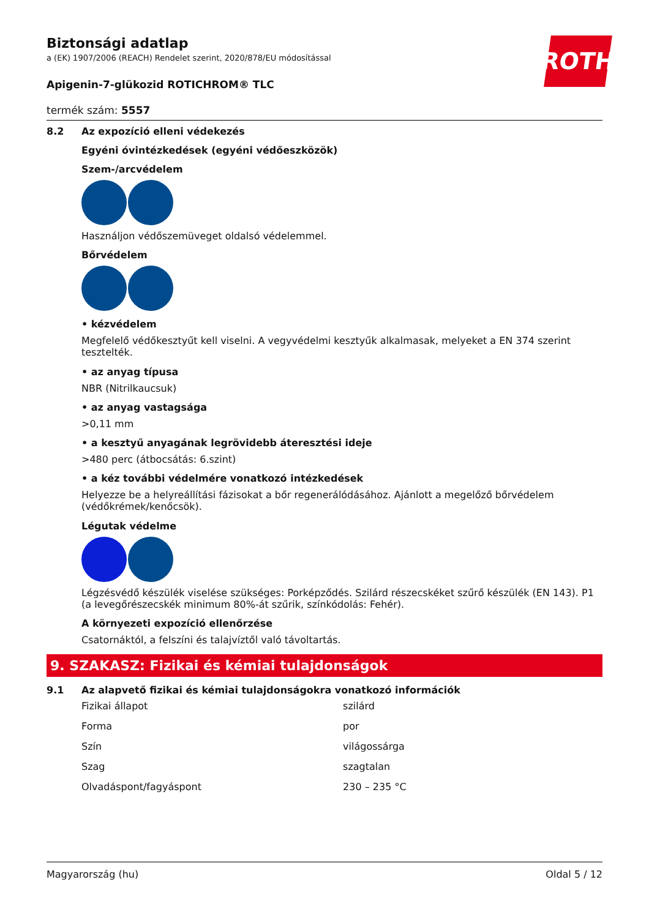ROTH
Biztonsági adatlap
a (EK) 1907/2006 (REACH) Rendelet szerint, 2020/878/EU módosítással
Apigenin-7-glükozid ROTICHROM® TLC
termék szám: 5557
8.2 Az expozíció elleni védekezés
Egyéni óvintézkedések (egyéni védőeszközök)
Szem-/arcvédelem
Használjon védőszemüveget oldalsó védelemmel.
Bőrvédelem
• kézvédelem
Megfelelő védőkesztyűt kell viselni. A vegyvédelmi kesztyűk alkalmasak, melyeket a EN 374 szerint tesztelték.
• az anyag típusa
NBR (Nitrilkaucsuk)
• az anyag vastagsága
>0,11 mm
• a kesztyű anyagának legrövidebb áteresztési ideje
>480 perc (átbocsátás: 6.szint)
• a kéz további védelmére vonatkozó intézkedések
Helyezze be a helyreállítási fázisokat a bőr regenerálódásához. Ajánlott a megelőző bőrvédelem (védőkrémek/kenőcsök).
Légutak védelme
Légzésvédő készülék viselése szükséges: Porképződés. Szilárd részecskéket szűrő készülék (EN 143). P1 (a levegőrészecskék minimum 80%-át szűrik, színkódolás: Fehér).
A környezeti expozíció ellenőrzése
Csatornáktól, a felszíni és talajvíztől való távoltartás.
9. SZAKASZ: Fizikai és kémiai tulajdonságok
9.1 Az alapvető fizikai és kémiai tulajdonságokra vonatkozó információk
| Fizikai állapot | szilárd |
| Forma | por |
| Szín | világossárga |
| Szag | szagtalan |
| Olvadáspont/fagyáspont | 230 – 235 °C |
Magyarország (hu) Oldal 5 / 12